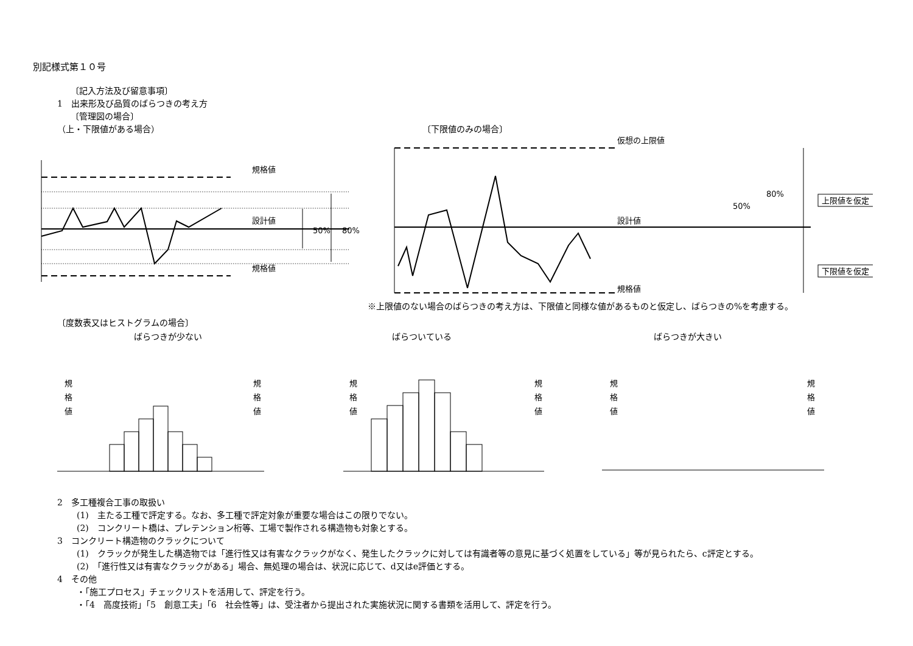別記様式第１０号
〔記入方法及び留意事項〕
1　出来形及び品質のばらつきの考え方
〔管理図の場合〕
（上・下限値がある場合） 〔下限値のみの場合〕
規格値
設計値
規格値
50%
80%
仮想の上限値
設計値
規格値
50%
80%
上限値を仮定
下限値を仮定
※上限値のない場合のばらつきの考え方は、下限値と同様な値があるものと仮定し、ばらつきの%を考慮する。
〔度数表又はヒストグラムの場合〕
ばらつきが少ない ばらついている ばらつきが大きい
規
格
値
規
格
値
規
格
値
規
格
値
規
格
値
規
格
値
2　多工種複合工事の取扱い
(1)　主たる工種で評定する。なお、多工種で評定対象が重要な場合はこの限りでない。
(2)　コンクリート橋は、プレテンション桁等、工場で製作される構造物も対象とする。
3　コンクリート構造物のクラックについて
(1)　クラックが発生した構造物では「進行性又は有害なクラックがなく、発生したクラックに対しては有識者等の意見に基づく処置をしている」等が見られたら、c評定とする。
(2)　「進行性又は有害なクラックがある」場合、無処理の場合は、状況に応じて、d又はe評価とする。
4　その他
・「施工プロセス」チェックリストを活用して、評定を行う。
・「4　高度技術」「5　創意工夫」「6　社会性等」は、受注者から提出された実施状況に関する書類を活用して、評定を行う。